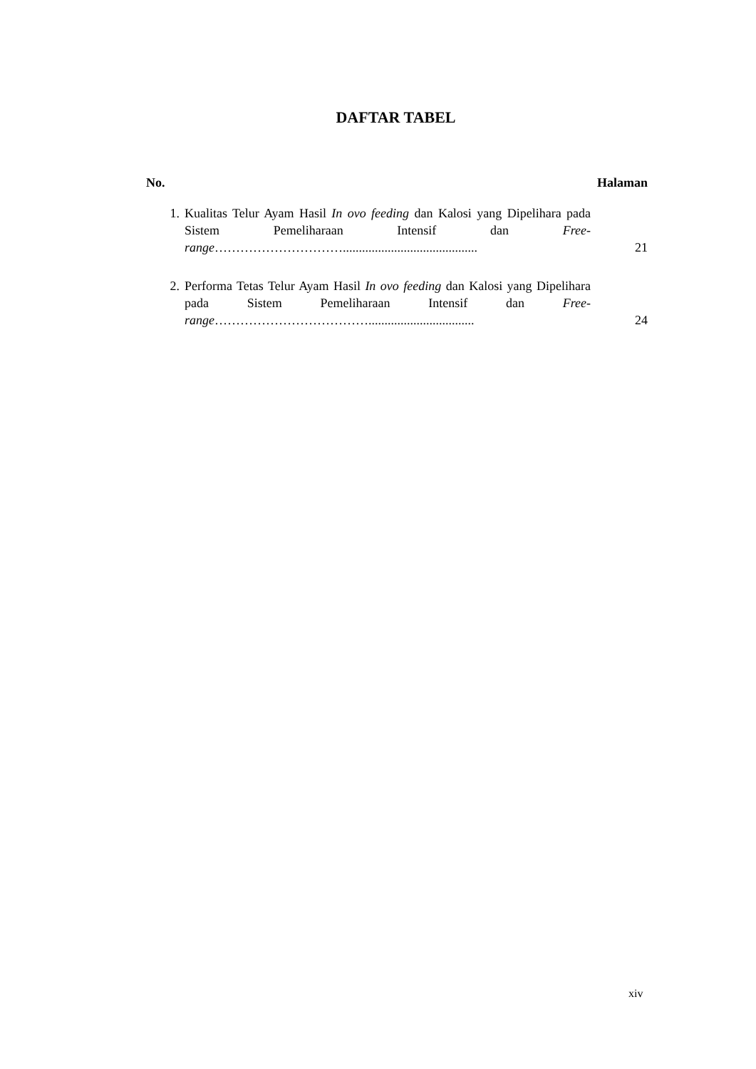DAFTAR TABEL
No. Halaman
1. Kualitas Telur Ayam Hasil In ovo feeding dan Kalosi yang Dipelihara pada Sistem Pemeliharaan Intensif dan Free-range…………………………..........................................
21
2. Performa Tetas Telur Ayam Hasil In ovo feeding dan Kalosi yang Dipelihara pada Sistem Pemeliharaan Intensif dan Free-range……………………………….................................
24
xiv